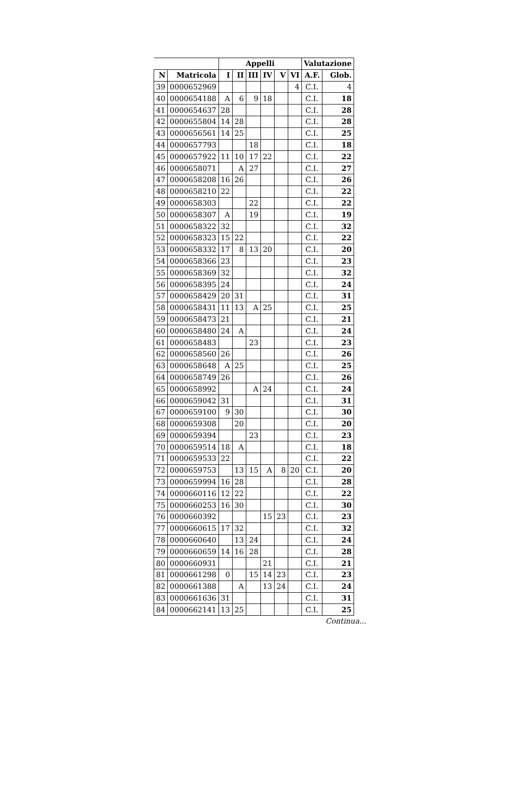| | | Appelli | | | | | | Valutazione | |
| --- | --- | --- | --- | --- | --- | --- | --- | --- | --- |
| N | Matricola | I | II | III | IV | V | VI | A.F. | Glob. |
| 39 | 0000652969 | | | | | | 4 | C.I. | 4 |
| 40 | 0000654188 | A | 6 | 9 | 18 | | | C.I. | 18 |
| 41 | 0000654637 | 28 | | | | | | C.I. | 28 |
| 42 | 0000655804 | 14 | 28 | | | | | C.I. | 28 |
| 43 | 0000656561 | 14 | 25 | | | | | C.I. | 25 |
| 44 | 0000657793 | | | 18 | | | | C.I. | 18 |
| 45 | 0000657922 | 11 | 10 | 17 | 22 | | | C.I. | 22 |
| 46 | 0000658071 | | A | 27 | | | | C.I. | 27 |
| 47 | 0000658208 | 16 | 26 | | | | | C.I. | 26 |
| 48 | 0000658210 | 22 | | | | | | C.I. | 22 |
| 49 | 0000658303 | | | 22 | | | | C.I. | 22 |
| 50 | 0000658307 | A | | 19 | | | | C.I. | 19 |
| 51 | 0000658322 | 32 | | | | | | C.I. | 32 |
| 52 | 0000658323 | 15 | 22 | | | | | C.I. | 22 |
| 53 | 0000658332 | 17 | 8 | 13 | 20 | | | C.I. | 20 |
| 54 | 0000658366 | 23 | | | | | | C.I. | 23 |
| 55 | 0000658369 | 32 | | | | | | C.I. | 32 |
| 56 | 0000658395 | 24 | | | | | | C.I. | 24 |
| 57 | 0000658429 | 20 | 31 | | | | | C.I. | 31 |
| 58 | 0000658431 | 11 | 13 | A | 25 | | | C.I. | 25 |
| 59 | 0000658473 | 21 | | | | | | C.I. | 21 |
| 60 | 0000658480 | 24 | A | | | | | C.I. | 24 |
| 61 | 0000658483 | | | 23 | | | | C.I. | 23 |
| 62 | 0000658560 | 26 | | | | | | C.I. | 26 |
| 63 | 0000658648 | A | 25 | | | | | C.I. | 25 |
| 64 | 0000658749 | 26 | | | | | | C.I. | 26 |
| 65 | 0000658992 | | | A | 24 | | | C.I. | 24 |
| 66 | 0000659042 | 31 | | | | | | C.I. | 31 |
| 67 | 0000659100 | 9 | 30 | | | | | C.I. | 30 |
| 68 | 0000659308 | | 20 | | | | | C.I. | 20 |
| 69 | 0000659394 | | | 23 | | | | C.I. | 23 |
| 70 | 0000659514 | 18 | A | | | | | C.I. | 18 |
| 71 | 0000659533 | 22 | | | | | | C.I. | 22 |
| 72 | 0000659753 | | 13 | 15 | A | 8 | 20 | C.I. | 20 |
| 73 | 0000659994 | 16 | 28 | | | | | C.I. | 28 |
| 74 | 0000660116 | 12 | 22 | | | | | C.I. | 22 |
| 75 | 0000660253 | 16 | 30 | | | | | C.I. | 30 |
| 76 | 0000660392 | | | | 15 | 23 | | C.I. | 23 |
| 77 | 0000660615 | 17 | 32 | | | | | C.I. | 32 |
| 78 | 0000660640 | | 13 | 24 | | | | C.I. | 24 |
| 79 | 0000660659 | 14 | 16 | 28 | | | | C.I. | 28 |
| 80 | 0000660931 | | | | 21 | | | C.I. | 21 |
| 81 | 0000661298 | 0 | | 15 | 14 | 23 | | C.I. | 23 |
| 82 | 0000661388 | | A | | 13 | 24 | | C.I. | 24 |
| 83 | 0000661636 | 31 | | | | | | C.I. | 31 |
| 84 | 0000662141 | 13 | 25 | | | | | C.I. | 25 |
Continua...